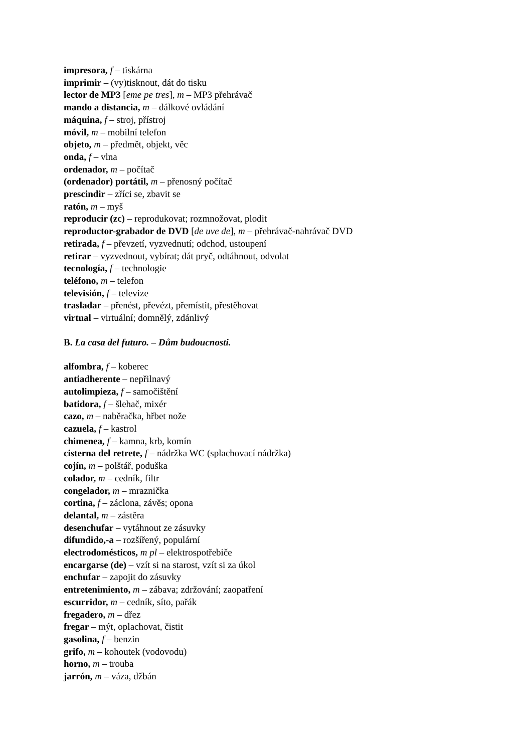impresora, f – tiskárna
imprimir – (vy)tisknout, dát do tisku
lector de MP3 [eme pe tres], m – MP3 přehrávač
mando a distancia, m – dálkové ovládání
máquina, f – stroj, přístroj
móvil, m – mobilní telefon
objeto, m – předmět, objekt, věc
onda, f – vlna
ordenador, m – počítač
(ordenador) portátil, m – přenosný počítač
prescindir – zříci se, zbavit se
ratón, m – myš
reproducir (zc) – reprodukovat; rozmnožovat, plodit
reproductor-grabador de DVD [de uve de], m – přehrávač-nahrávač DVD
retirada, f – převzetí, vyzvednutí; odchod, ustoupení
retirar – vyzvednout, vybírat; dát pryč, odtáhnout, odvolat
tecnología, f – technologie
teléfono, m – telefon
televisión, f – televize
trasladar – přenést, převézt, přemístit, přestěhovat
virtual – virtuální; domnělý, zdánlivý
B. La casa del futuro. – Dům budoucnosti.
alfombra, f – koberec
antiadherente – nepřilnavý
autolimpieza, f – samočištění
batidora, f – šlehač, mixér
cazo, m – naběračka, hřbet nože
cazuela, f – kastrol
chimenea, f – kamna, krb, komín
cisterna del retrete, f – nádržka WC (splachovací nádržka)
cojín, m – polštář, poduška
colador, m – cedník, filtr
congelador, m – mraznička
cortina, f – záclona, závěs; opona
delantal, m – zástěra
desenchufar – vytáhnout ze zásuvky
difundido,-a – rozšířený, populární
electrodomésticos, m pl – elektrospotřebiče
encargarse (de) – vzít si na starost, vzít si za úkol
enchufar – zapojit do zásuvky
entretenimiento, m – zábava; zdržování; zaopatření
escurridor, m – cedník, síto, pařák
fregadero, m – dřez
fregar – mýt, oplachovat, čistit
gasolina, f – benzin
grifo, m – kohoutek (vodovodu)
horno, m – trouba
jarrón, m – váza, džbán